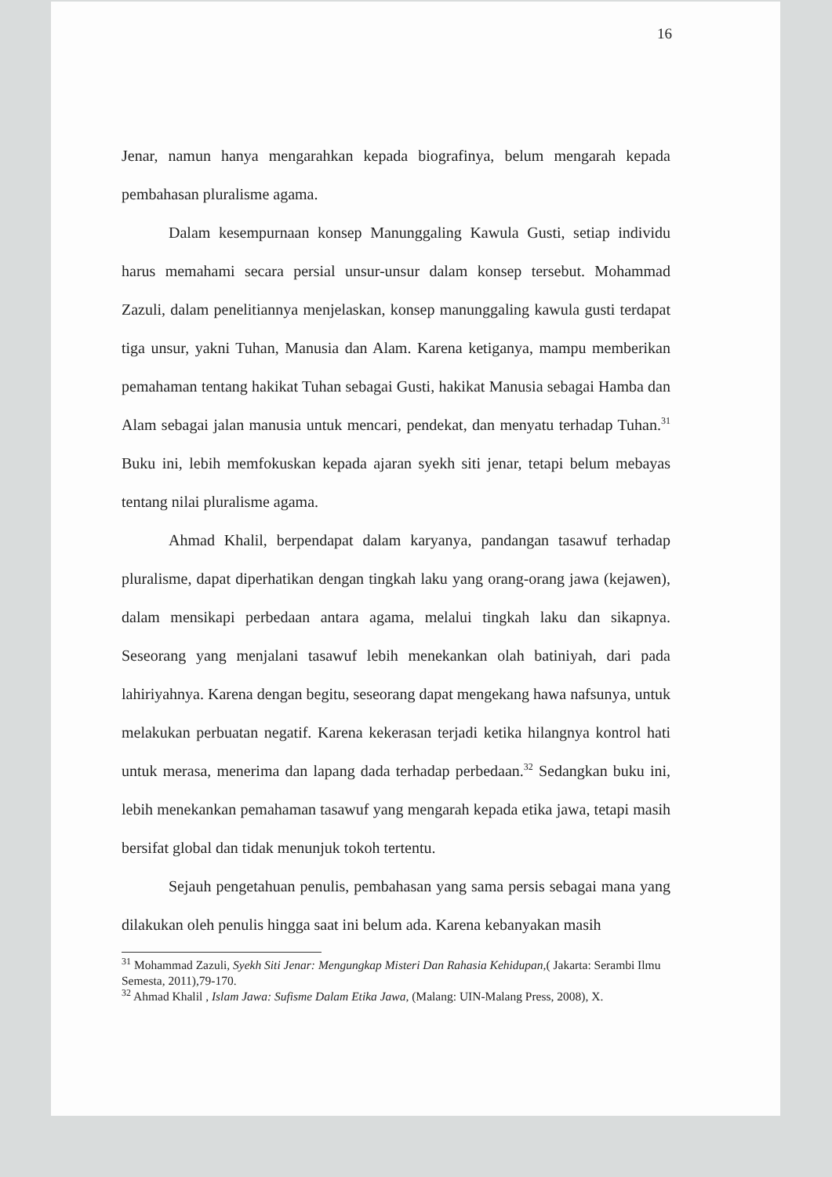16
Jenar, namun hanya mengarahkan kepada biografinya, belum mengarah kepada pembahasan pluralisme agama.
Dalam kesempurnaan konsep Manunggaling Kawula Gusti, setiap individu harus memahami secara persial unsur-unsur dalam konsep tersebut. Mohammad Zazuli, dalam penelitiannya menjelaskan, konsep manunggaling kawula gusti terdapat tiga unsur, yakni Tuhan, Manusia dan Alam. Karena ketiganya, mampu memberikan pemahaman tentang hakikat Tuhan sebagai Gusti, hakikat Manusia sebagai Hamba dan Alam sebagai jalan manusia untuk mencari, pendekat, dan menyatu terhadap Tuhan.<sup>31</sup> Buku ini, lebih memfokuskan kepada ajaran syekh siti jenar, tetapi belum mebayas tentang nilai pluralisme agama.
Ahmad Khalil, berpendapat dalam karyanya, pandangan tasawuf terhadap pluralisme, dapat diperhatikan dengan tingkah laku yang orang-orang jawa (kejawen), dalam mensikapi perbedaan antara agama, melalui tingkah laku dan sikapnya. Seseorang yang menjalani tasawuf lebih menekankan olah batiniyah, dari pada lahiriyahnya. Karena dengan begitu, seseorang dapat mengekang hawa nafsunya, untuk melakukan perbuatan negatif. Karena kekerasan terjadi ketika hilangnya kontrol hati untuk merasa, menerima dan lapang dada terhadap perbedaan.<sup>32</sup> Sedangkan buku ini, lebih menekankan pemahaman tasawuf yang mengarah kepada etika jawa, tetapi masih bersifat global dan tidak menunjuk tokoh tertentu.
Sejauh pengetahuan penulis, pembahasan yang sama persis sebagai mana yang dilakukan oleh penulis hingga saat ini belum ada. Karena kebanyakan masih
<sup>31</sup> Mohammad Zazuli, Syekh Siti Jenar: Mengungkap Misteri Dan Rahasia Kehidupan,( Jakarta: Serambi Ilmu Semesta, 2011),79-170.
<sup>32</sup> Ahmad Khalil , Islam Jawa: Sufisme Dalam Etika Jawa, (Malang: UIN-Malang Press, 2008), X.